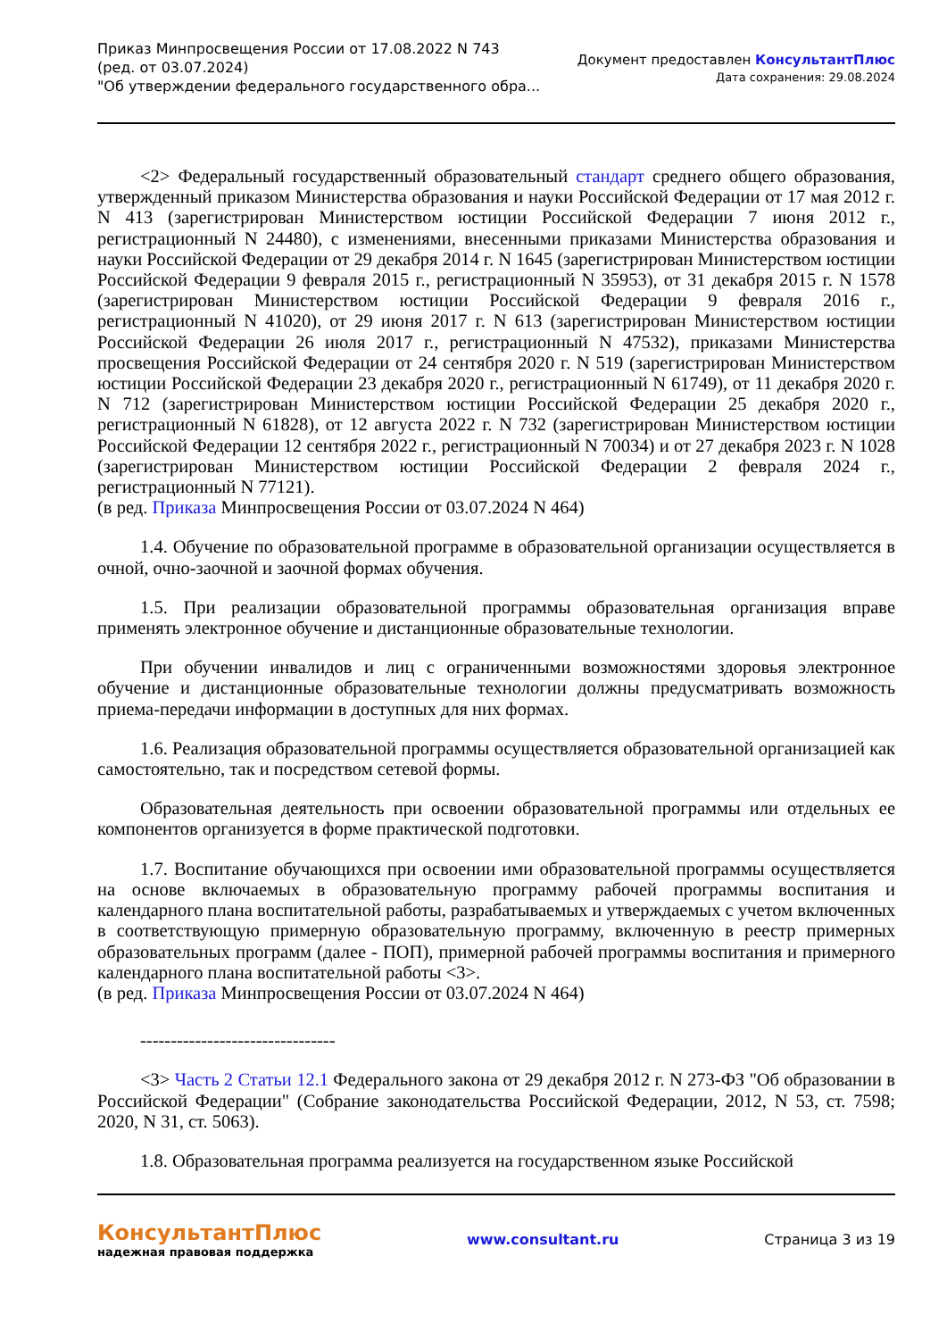Приказ Минпросвещения России от 17.08.2022 N 743
(ред. от 03.07.2024)
"Об утверждении федерального государственного обра...
Документ предоставлен КонсультантПлюс
Дата сохранения: 29.08.2024
<2> Федеральный государственный образовательный стандарт среднего общего образования, утвержденный приказом Министерства образования и науки Российской Федерации от 17 мая 2012 г. N 413 (зарегистрирован Министерством юстиции Российской Федерации 7 июня 2012 г., регистрационный N 24480), с изменениями, внесенными приказами Министерства образования и науки Российской Федерации от 29 декабря 2014 г. N 1645 (зарегистрирован Министерством юстиции Российской Федерации 9 февраля 2015 г., регистрационный N 35953), от 31 декабря 2015 г. N 1578 (зарегистрирован Министерством юстиции Российской Федерации 9 февраля 2016 г., регистрационный N 41020), от 29 июня 2017 г. N 613 (зарегистрирован Министерством юстиции Российской Федерации 26 июля 2017 г., регистрационный N 47532), приказами Министерства просвещения Российской Федерации от 24 сентября 2020 г. N 519 (зарегистрирован Министерством юстиции Российской Федерации 23 декабря 2020 г., регистрационный N 61749), от 11 декабря 2020 г. N 712 (зарегистрирован Министерством юстиции Российской Федерации 25 декабря 2020 г., регистрационный N 61828), от 12 августа 2022 г. N 732 (зарегистрирован Министерством юстиции Российской Федерации 12 сентября 2022 г., регистрационный N 70034) и от 27 декабря 2023 г. N 1028 (зарегистрирован Министерством юстиции Российской Федерации 2 февраля 2024 г., регистрационный N 77121).
(в ред. Приказа Минпросвещения России от 03.07.2024 N 464)
1.4. Обучение по образовательной программе в образовательной организации осуществляется в очной, очно-заочной и заочной формах обучения.
1.5. При реализации образовательной программы образовательная организация вправе применять электронное обучение и дистанционные образовательные технологии.
При обучении инвалидов и лиц с ограниченными возможностями здоровья электронное обучение и дистанционные образовательные технологии должны предусматривать возможность приема-передачи информации в доступных для них формах.
1.6. Реализация образовательной программы осуществляется образовательной организацией как самостоятельно, так и посредством сетевой формы.
Образовательная деятельность при освоении образовательной программы или отдельных ее компонентов организуется в форме практической подготовки.
1.7. Воспитание обучающихся при освоении ими образовательной программы осуществляется на основе включаемых в образовательную программу рабочей программы воспитания и календарного плана воспитательной работы, разрабатываемых и утверждаемых с учетом включенных в соответствующую примерную образовательную программу, включенную в реестр примерных образовательных программ (далее - ПОП), примерной рабочей программы воспитания и примерного календарного плана воспитательной работы <3>.
(в ред. Приказа Минпросвещения России от 03.07.2024 N 464)
--------------------------------
<3> Часть 2 Статьи 12.1 Федерального закона от 29 декабря 2012 г. N 273-ФЗ "Об образовании в Российской Федерации" (Собрание законодательства Российской Федерации, 2012, N 53, ст. 7598; 2020, N 31, ст. 5063).
1.8. Образовательная программа реализуется на государственном языке Российской
КонсультантПлюс
надежная правовая поддержка
www.consultant.ru Страница 3 из 19